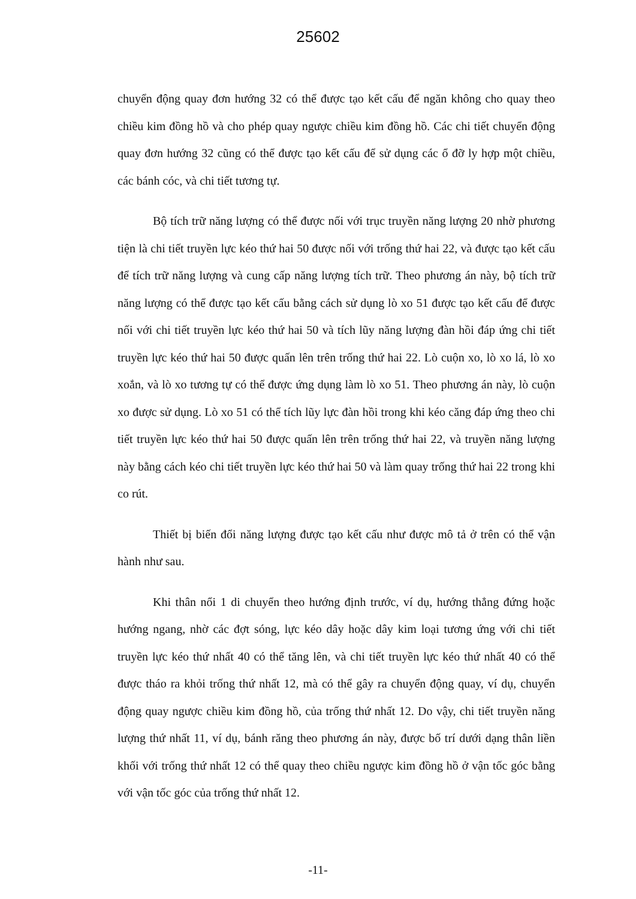25602
chuyển động quay đơn hướng 32 có thể được tạo kết cấu để ngăn không cho quay theo chiều kim đồng hồ và cho phép quay ngược chiều kim đồng hồ. Các chi tiết chuyển động quay đơn hướng 32 cũng có thể được tạo kết cấu để sử dụng các ổ đỡ ly hợp một chiều, các bánh cóc, và chi tiết tương tự.
Bộ tích trữ năng lượng có thể được nối với trục truyền năng lượng 20 nhờ phương tiện là chi tiết truyền lực kéo thứ hai 50 được nối với trống thứ hai 22, và được tạo kết cấu để tích trữ năng lượng và cung cấp năng lượng tích trữ. Theo phương án này, bộ tích trữ năng lượng có thể được tạo kết cấu bằng cách sử dụng lò xo 51 được tạo kết cấu để được nối với chi tiết truyền lực kéo thứ hai 50 và tích lũy năng lượng đàn hồi đáp ứng chi tiết truyền lực kéo thứ hai 50 được quấn lên trên trống thứ hai 22. Lò cuộn xo, lò xo lá, lò xo xoắn, và lò xo tương tự có thể được ứng dụng làm lò xo 51. Theo phương án này, lò cuộn xo được sử dụng. Lò xo 51 có thể tích lũy lực đàn hồi trong khi kéo căng đáp ứng theo chi tiết truyền lực kéo thứ hai 50 được quấn lên trên trống thứ hai 22, và truyền năng lượng này bằng cách kéo chi tiết truyền lực kéo thứ hai 50 và làm quay trống thứ hai 22 trong khi co rút.
Thiết bị biến đổi năng lượng được tạo kết cấu như được mô tả ở trên có thể vận hành như sau.
Khi thân nổi 1 di chuyển theo hướng định trước, ví dụ, hướng thẳng đứng hoặc hướng ngang, nhờ các đợt sóng, lực kéo dây hoặc dây kim loại tương ứng với chi tiết truyền lực kéo thứ nhất 40 có thể tăng lên, và chi tiết truyền lực kéo thứ nhất 40 có thể được tháo ra khỏi trống thứ nhất 12, mà có thể gây ra chuyển động quay, ví dụ, chuyển động quay ngược chiều kim đồng hồ, của trống thứ nhất 12. Do vậy, chi tiết truyền năng lượng thứ nhất 11, ví dụ, bánh răng theo phương án này, được bố trí dưới dạng thân liền khối với trống thứ nhất 12 có thể quay theo chiều ngược kim đồng hồ ở vận tốc góc bằng với vận tốc góc của trống thứ nhất 12.
-11-